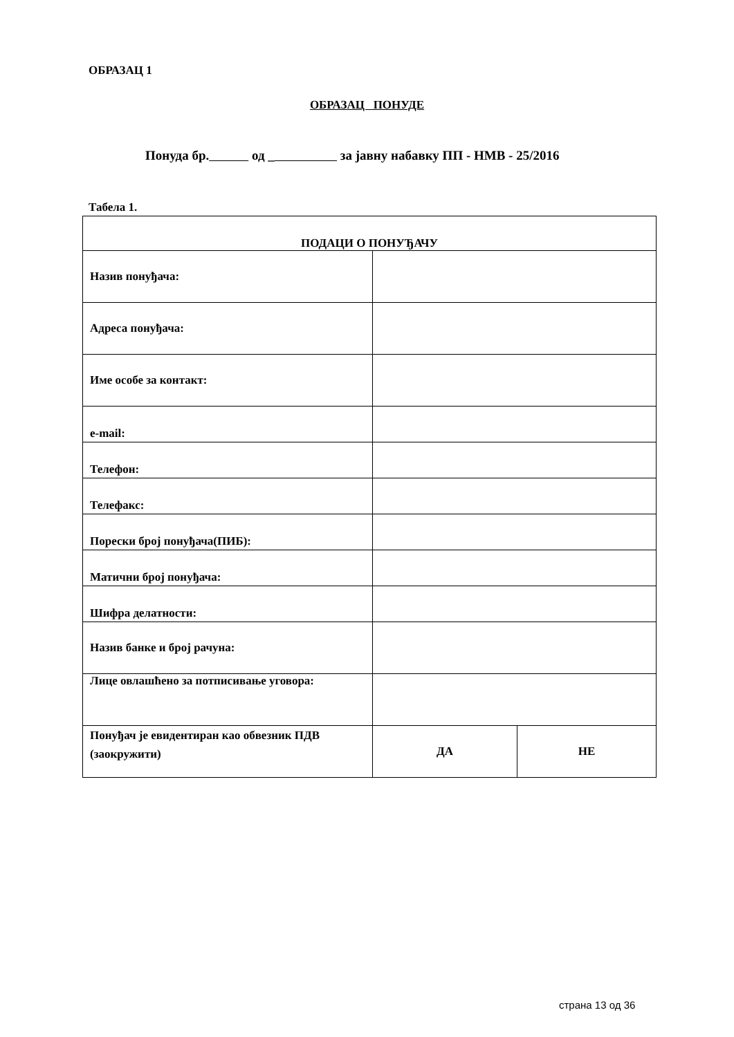ОБРАЗАЦ 1
ОБРАЗАЦ ПОНУДЕ
Понуда бр. од _ за јавну набавку ПП - НМВ - 25/2016
Табела 1.
| ПОДАЦИ О ПОНУЂАЧУ | | |
| Назив понуђача: | | |
| Адреса понуђача: | | |
| Име особе за контакт: | | |
| e-mail: | | |
| Телефон: | | |
| Телефакс: | | |
| Порески број понуђача(ПИБ): | | |
| Матични број понуђача: | | |
| Шифра делатности: | | |
| Назив банке и број рачуна: | | |
| Лице овлашћено за потписивање уговора: | | |
| Понуђач је евидентиран као обвезник ПДВ (заокружити) | ДА | НЕ |
страна 13 од 36